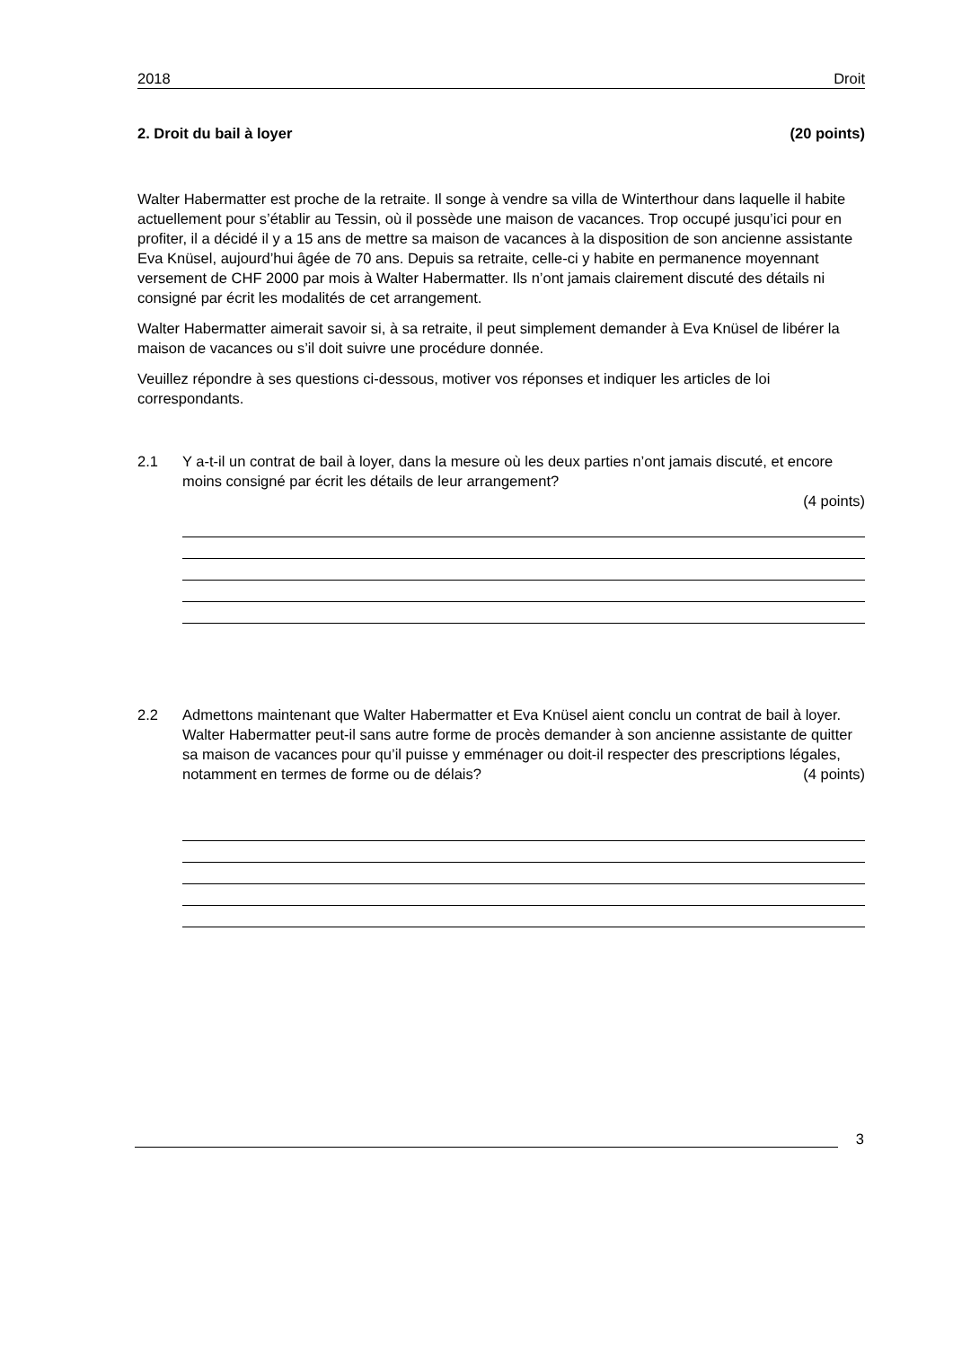2018 Droit
2. Droit du bail à loyer (20 points)
Walter Habermatter est proche de la retraite. Il songe à vendre sa villa de Winterthour dans laquelle il habite actuellement pour s’établir au Tessin, où il possède une maison de vacances. Trop occupé jusqu’ici pour en profiter, il a décidé il y a 15 ans de mettre sa maison de vacances à la disposition de son ancienne assistante Eva Knüsel, aujourd’hui âgée de 70 ans. Depuis sa retraite, celle-ci y habite en permanence moyennant versement de CHF 2000 par mois à Walter Habermatter. Ils n’ont jamais clairement discuté des détails ni consigné par écrit les modalités de cet arrangement.
Walter Habermatter aimerait savoir si, à sa retraite, il peut simplement demander à Eva Knüsel de libérer la maison de vacances ou s’il doit suivre une procédure donnée.
Veuillez répondre à ses questions ci-dessous, motiver vos réponses et indiquer les articles de loi correspondants.
2.1 Y a-t-il un contrat de bail à loyer, dans la mesure où les deux parties n’ont jamais discuté, et encore moins consigné par écrit les détails de leur arrangement?
(4 points)
2.2 Admettons maintenant que Walter Habermatter et Eva Knüsel aient conclu un contrat de bail à loyer. Walter Habermatter peut-il sans autre forme de procès demander à son ancienne assistante de quitter sa maison de vacances pour qu’il puisse y emménager ou doit-il respecter des prescriptions légales, notamment en termes de forme ou de délais? (4 points)
3